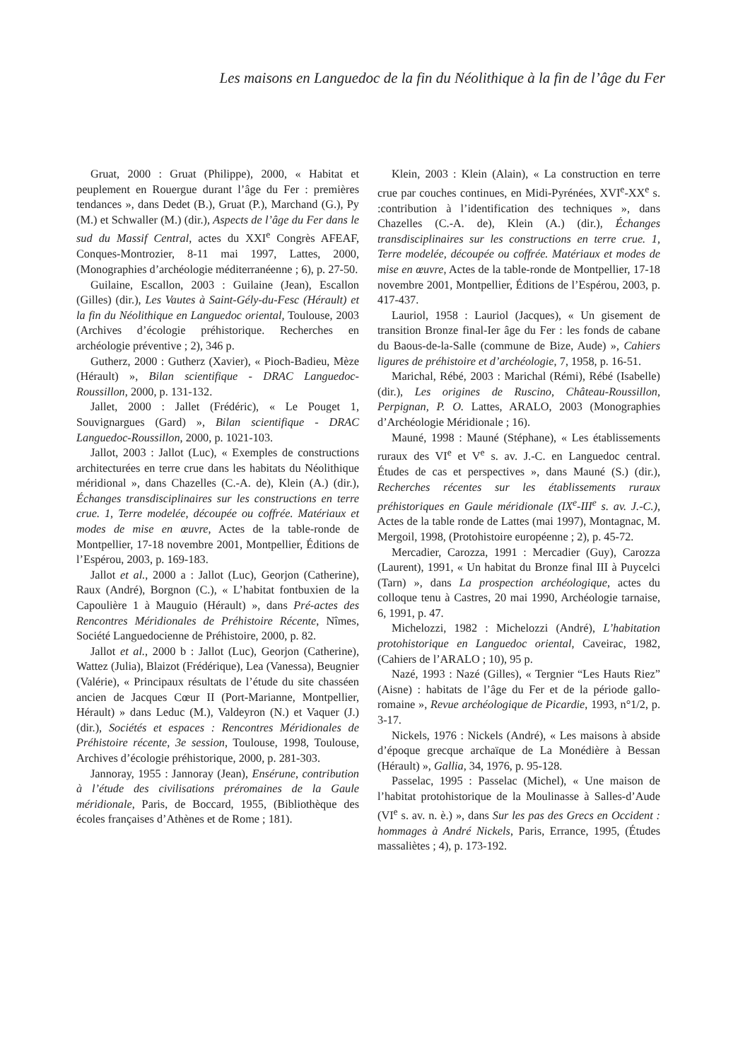Les maisons en Languedoc de la fin du Néolithique à la fin de l’âge du Fer
Gruat, 2000 : Gruat (Philippe), 2000, « Habitat et peuplement en Rouergue durant l’âge du Fer : premières tendances », dans Dedet (B.), Gruat (P.), Marchand (G.), Py (M.) et Schwaller (M.) (dir.), Aspects de l’âge du Fer dans le sud du Massif Central, actes du XXI<sup>e</sup> Congrès AFEAF, Conques-Montrozier, 8-11 mai 1997, Lattes, 2000, (Monographies d’archéologie méditerranéenne ; 6), p. 27-50.
Guilaine, Escallon, 2003 : Guilaine (Jean), Escallon (Gilles) (dir.), Les Vautes à Saint-Gély-du-Fesc (Hérault) et la fin du Néolithique en Languedoc oriental, Toulouse, 2003 (Archives d’écologie préhistorique. Recherches en archéologie préventive ; 2), 346 p.
Gutherz, 2000 : Gutherz (Xavier), « Pioch-Badieu, Mèze (Hérault) », Bilan scientifique - DRAC Languedoc-Roussillon, 2000, p. 131-132.
Jallet, 2000 : Jallet (Frédéric), « Le Pouget 1, Souvignargues (Gard) », Bilan scientifique - DRAC Languedoc-Roussillon, 2000, p. 1021-103.
Jallot, 2003 : Jallot (Luc), « Exemples de constructions architecturées en terre crue dans les habitats du Néolithique méridional », dans Chazelles (C.-A. de), Klein (A.) (dir.), Échanges transdisciplinaires sur les constructions en terre crue. 1, Terre modelée, découpée ou coffrée. Matériaux et modes de mise en œuvre, Actes de la table-ronde de Montpellier, 17-18 novembre 2001, Montpellier, Éditions de l’Espérou, 2003, p. 169-183.
Jallot et al., 2000 a : Jallot (Luc), Georjon (Catherine), Raux (André), Borgnon (C.), « L’habitat fontbuxien de la Capoulière 1 à Mauguio (Hérault) », dans Pré-actes des Rencontres Méridionales de Préhistoire Récente, Nîmes, Société Languedocienne de Préhistoire, 2000, p. 82.
Jallot et al., 2000 b : Jallot (Luc), Georjon (Catherine), Wattez (Julia), Blaizot (Frédérique), Lea (Vanessa), Beugnier (Valérie), « Principaux résultats de l’étude du site chasséen ancien de Jacques Cœur II (Port-Marianne, Montpellier, Hérault) » dans Leduc (M.), Valdeyron (N.) et Vaquer (J.) (dir.), Sociétés et espaces : Rencontres Méridionales de Préhistoire récente, 3e session, Toulouse, 1998, Toulouse, Archives d’écologie préhistorique, 2000, p. 281-303.
Jannoray, 1955 : Jannoray (Jean), Ensérune, contribution à l’étude des civilisations préromaines de la Gaule méridionale, Paris, de Boccard, 1955, (Bibliothèque des écoles françaises d’Athènes et de Rome ; 181).
Klein, 2003 : Klein (Alain), « La construction en terre crue par couches continues, en Midi-Pyrénées, XVI<sup>e</sup>-XX<sup>e</sup> s. :contribution à l’identification des techniques », dans Chazelles (C.-A. de), Klein (A.) (dir.), Échanges transdisciplinaires sur les constructions en terre crue. 1, Terre modelée, découpée ou coffrée. Matériaux et modes de mise en œuvre, Actes de la table-ronde de Montpellier, 17-18 novembre 2001, Montpellier, Éditions de l’Espérou, 2003, p. 417-437.
Lauriol, 1958 : Lauriol (Jacques), « Un gisement de transition Bronze final-Ier âge du Fer : les fonds de cabane du Baous-de-la-Salle (commune de Bize, Aude) », Cahiers ligures de préhistoire et d’archéologie, 7, 1958, p. 16-51.
Marichal, Rébé, 2003 : Marichal (Rémi), Rébé (Isabelle) (dir.), Les origines de Ruscino, Château-Roussillon, Perpignan, P. O. Lattes, ARALO, 2003 (Monographies d’Archéologie Méridionale ; 16).
Mauné, 1998 : Mauné (Stéphane), « Les établissements ruraux des VI<sup>e</sup> et V<sup>e</sup> s. av. J.-C. en Languedoc central. Études de cas et perspectives », dans Mauné (S.) (dir.), Recherches récentes sur les établissements ruraux préhistoriques en Gaule méridionale (IX<sup>e</sup>-III<sup>e</sup> s. av. J.-C.), Actes de la table ronde de Lattes (mai 1997), Montagnac, M. Mergoil, 1998, (Protohistoire européenne ; 2), p. 45-72.
Mercadier, Carozza, 1991 : Mercadier (Guy), Carozza (Laurent), 1991, « Un habitat du Bronze final III à Puycelci (Tarn) », dans La prospection archéologique, actes du colloque tenu à Castres, 20 mai 1990, Archéologie tarnaise, 6, 1991, p. 47.
Michelozzi, 1982 : Michelozzi (André), L’habitation protohistorique en Languedoc oriental, Caveirac, 1982, (Cahiers de l’ARALO ; 10), 95 p.
Nazé, 1993 : Nazé (Gilles), « Tergnier “Les Hauts Riez” (Aisne) : habitats de l’âge du Fer et de la période gallo-romaine », Revue archéologique de Picardie, 1993, n°1/2, p. 3-17.
Nickels, 1976 : Nickels (André), « Les maisons à abside d’époque grecque archaïque de La Monédière à Bessan (Hérault) », Gallia, 34, 1976, p. 95-128.
Passelac, 1995 : Passelac (Michel), « Une maison de l’habitat protohistorique de la Moulinasse à Salles-d’Aude (VI<sup>e</sup> s. av. n. è.) », dans Sur les pas des Grecs en Occident : hommages à André Nickels, Paris, Errance, 1995, (Études massaliètes ; 4), p. 173-192.